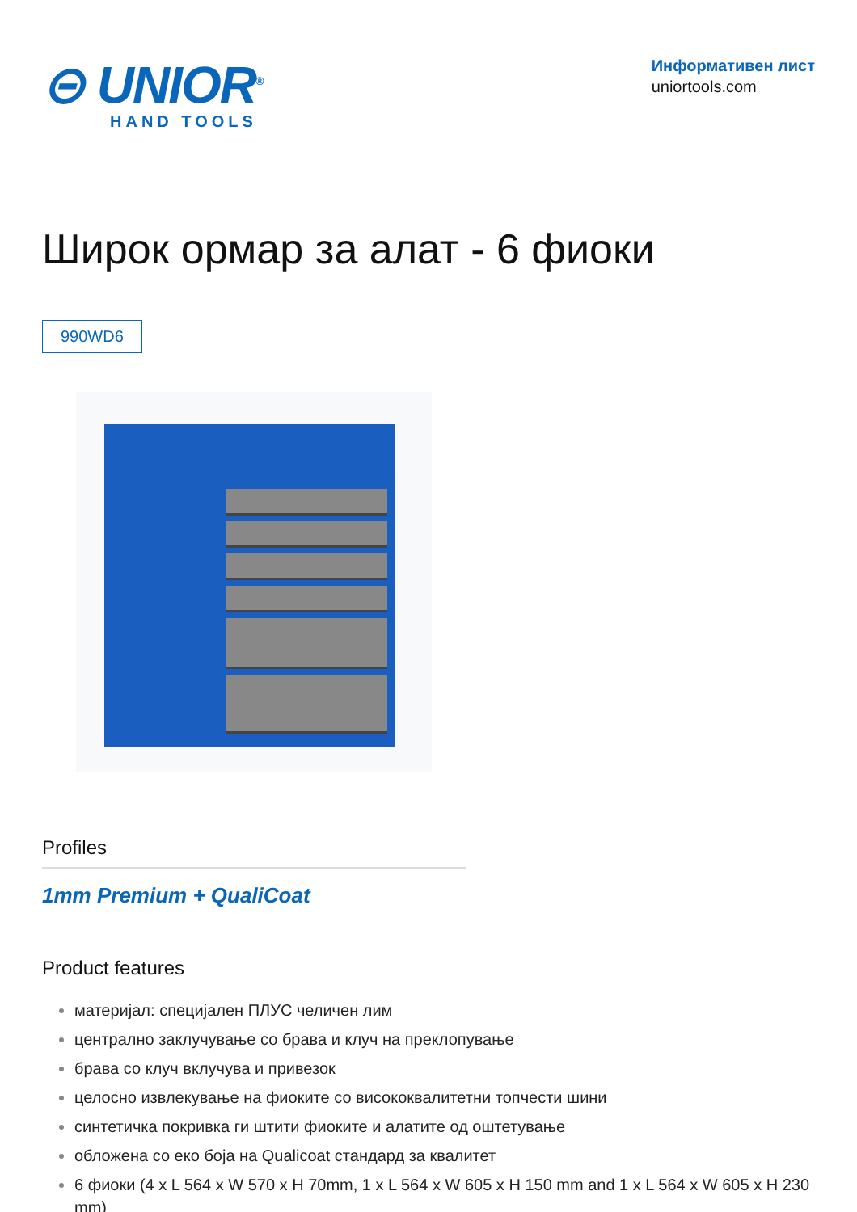⊝ UNIOR<sup>®</sup>
HAND TOOLS
Информативен лист
uniortools.com
Широк ормар за алат - 6 фиоки
990WD6
Profiles
1mm Premium + QualiCoat
Product features
материјал: специјален ПЛУС челичен лим
централно заклучување со брава и клуч на преклопување
брава со клуч вклучува и привезок
целосно извлекување на фиоките со висококвалитетни топчести шини
синтетичка покривка ги штити фиоките и алатите од оштетување
обложена со еко боја на Qualicoat стандард за квалитет
6 фиоки (4 x L 564 x W 570 x H 70mm, 1 x L 564 x W 605 x H 150 mm and 1 x L 564 x W 605 x H 230 mm)